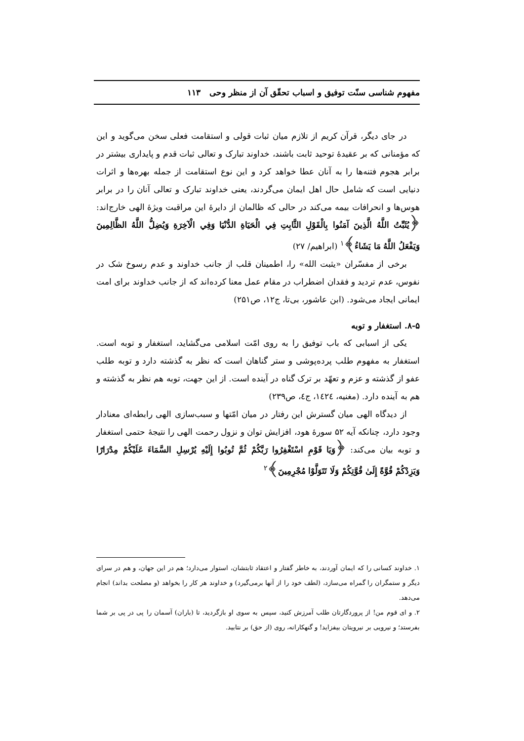مفهوم شناسی سنّت توفیق و اسباب تحقّق آن از منظر وحی ۱۱۳
در جای دیگر، قرآن کریم از تلازم میان ثبات قولی و استقامت فعلی سخن می‌گوید و این که مؤمنانی که بر عقیدهٔ توحید ثابت باشند، خداوند تبارک و تعالی ثبات قدم و پایداری بیشتر در برابر هجوم فتنه‌ها را به آنان عطا خواهد کرد و این نوع استقامت از جمله بهره‌ها و اثرات دنیایی است که شامل حال اهل ایمان می‌گردند، یعنی خداوند تبارک و تعالی آنان را در برابر هوس‌ها و انحرافات بیمه می‌کند در حالی که ظالمان از دایرهٔ این مراقبت ویژهٔ الهی خارج‌اند: ﴿يُثَبِّتُ اللَّهُ الَّذِينَ آمَنُوا بِالْقَوْلِ الثَّابِتِ فِي الْحَيَاةِ الدُّنْيَا وَفِي الْآخِرَةِ وَيُضِلُّ اللَّهُ الظَّالِمِينَ وَيَفْعَلُ اللَّهُ مَا يَشَاءُ﴾<sup>۱</sup> (ابراهیم/ ۲۷)
برخی از مفسّران «یثبت الله» را، اطمینان قلب از جانب خداوند و عدم رسوخ شک در نفوس، عدم تردید و فقدان اضطراب در مقام عمل معنا کرده‌اند که از جانب خداوند برای امت ایمانی ایجاد می‌شود. (ابن عاشور، بی‌تا، ج۱۲، ص۲۵۱)
۸-۵. استغفار و توبه
یکی از اسبابی که باب توفیق را به روی امّت اسلامی می‌گشاید، استغفار و توبه است. استغفار به مفهوم طلب پرده‌پوشی و ستر گناهان است که نظر به گذشته دارد و توبه طلب عفو از گذشته و عزم و تعهّد بر ترک گناه در آینده است. از این جهت، توبه هم نظر به گذشته و هم به آینده دارد. (مغنیه، ۱٤۲٤، ج٤، ص۲۳۹)
از دیدگاه الهی میان گسترش این رفتار در میان امّتها و سبب‌سازی الهی رابطه‌ای معنادار وجود دارد، چنانکه آیه ۵۲ سورهٔ هود، افزایش توان و نزول رحمت الهی را نتیجهٔ حتمی استغفار و توبه بیان می‌کند: ﴿وَيَا قَوْمِ اسْتَغْفِرُوا رَبَّكُمْ ثُمَّ تُوبُوا إِلَيْهِ يُرْسِلِ السَّمَاءَ عَلَيْكُمْ مِدْرَارًا وَيَزِدْكُمْ قُوَّةً إِلَىٰ قُوَّتِكُمْ وَلَا تَتَوَلَّوْا مُجْرِمِينَ﴾<sup>۲</sup>
۱. خداوند کسانی را که ایمان آوردند، به خاطر گفتار و اعتقاد ثابتشان، استوار می‌دارد؛ هم در این جهان، و هم در سرای دیگر و ستمگران را گمراه می‌سازد، (لطف خود را از آنها برمی‌گیرد) و خداوند هر کار را بخواهد (و مصلحت بداند) انجام می‌دهد.
۲. و ای قوم من! از پروردگارتان طلب آمرزش کنید، سپس به سوی او بازگردید، تا (باران) آسمان را پی در پی بر شما بفرستد؛ و نیرویی بر نیرویتان بیفزاید! و گنهکارانه، روی (از حق) بر نتابید.